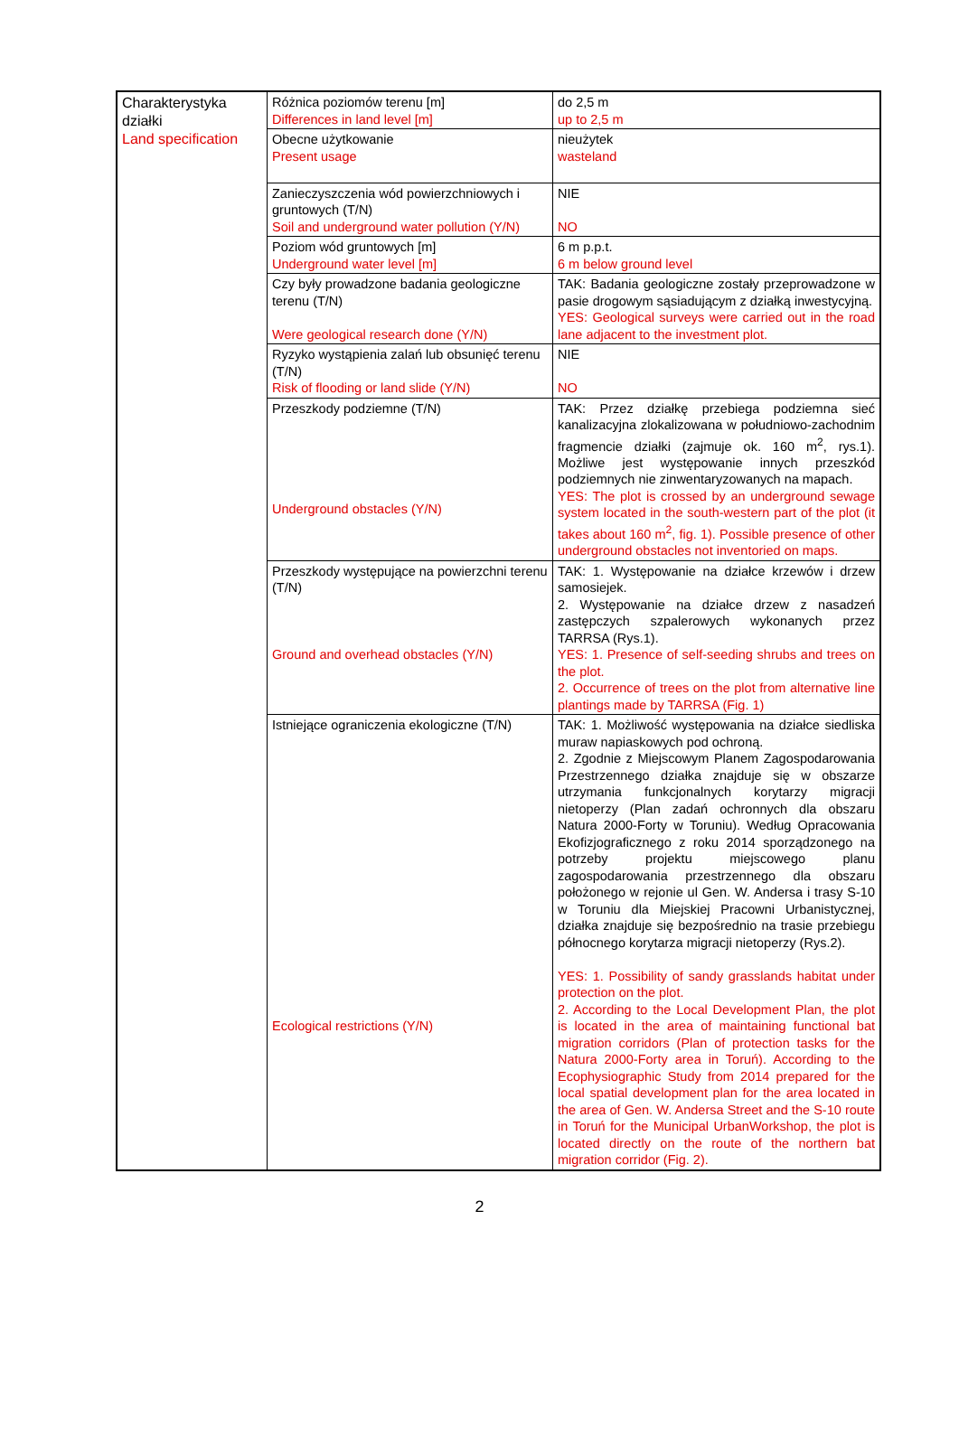| Charakterystyka działki Land specification | Różnica poziomów terenu [m] Differences in land level [m] | do 2,5 m up to 2,5 m |
| | Obecne użytkowanie Present usage | nieużytek wasteland |
| | Zanieczyszczenia wód powierzchniowych i gruntowych (T/N) Soil and underground water pollution (Y/N) | NIE NO |
| | Poziom wód gruntowych [m] Underground water level [m] | 6 m p.p.t. 6 m below ground level |
| | Czy były prowadzone badania geologiczne terenu (T/N) Were geological research done (Y/N) | TAK: Badania geologiczne zostały przeprowadzone w pasie drogowym sąsiadującym z działką inwestycyjną. YES: Geological surveys were carried out in the road lane adjacent to the investment plot. |
| | Ryzyko wystąpienia zalań lub obsunięć terenu (T/N) Risk of flooding or land slide (Y/N) | NIE NO |
| | Przeszkody podziemne (T/N) Underground obstacles (Y/N) | TAK: Przez działkę przebiega podziemna sieć kanalizacyjna zlokalizowana w południowo-zachodnim fragmencie działki (zajmuje ok. 160 m<sup>2</sup>, rys.1). Możliwe jest występowanie innych przeszkód podziemnych nie zinwentaryzowanych na mapach. YES: The plot is crossed by an underground sewage system located in the south-western part of the plot (it takes about 160 m<sup>2</sup>, fig. 1). Possible presence of other underground obstacles not inventoried on maps. |
| | Przeszkody występujące na powierzchni terenu (T/N) Ground and overhead obstacles (Y/N) | TAK: 1. Występowanie na działce krzewów i drzew samosiejek. 2. Występowanie na działce drzew z nasadzeń zastępczych szpalerowych wykonanych przez TARRSA (Rys.1). YES: 1. Presence of self-seeding shrubs and trees on the plot. 2. Occurrence of trees on the plot from alternative line plantings made by TARRSA (Fig. 1) |
| | Istniejące ograniczenia ekologiczne (T/N) Ecological restrictions (Y/N) | TAK: 1. Możliwość występowania na działce siedliska muraw napiaskowych pod ochroną. 2. Zgodnie z Miejscowym Planem Zagospodarowania Przestrzennego działka znajduje się w obszarze utrzymania funkcjonalnych korytarzy migracji nietoperzy (Plan zadań ochronnych dla obszaru Natura 2000-Forty w Toruniu). Według Opracowania Ekofizjograficznego z roku 2014 sporządzonego na potrzeby projektu miejscowego planu zagospodarowania przestrzennego dla obszaru położonego w rejonie ul Gen. W. Andersa i trasy S-10 w Toruniu dla Miejskiej Pracowni Urbanistycznej, działka znajduje się bezpośrednio na trasie przebiegu północnego korytarza migracji nietoperzy (Rys.2). YES: 1. Possibility of sandy grasslands habitat under protection on the plot. 2. According to the Local Development Plan, the plot is located in the area of maintaining functional bat migration corridors (Plan of protection tasks for the Natura 2000-Forty area in Toruń). According to the Ecophysiographic Study from 2014 prepared for the local spatial development plan for the area located in the area of Gen. W. Andersa Street and the S-10 route in Toruń for the Municipal UrbanWorkshop, the plot is located directly on the route of the northern bat migration corridor (Fig. 2). |
2